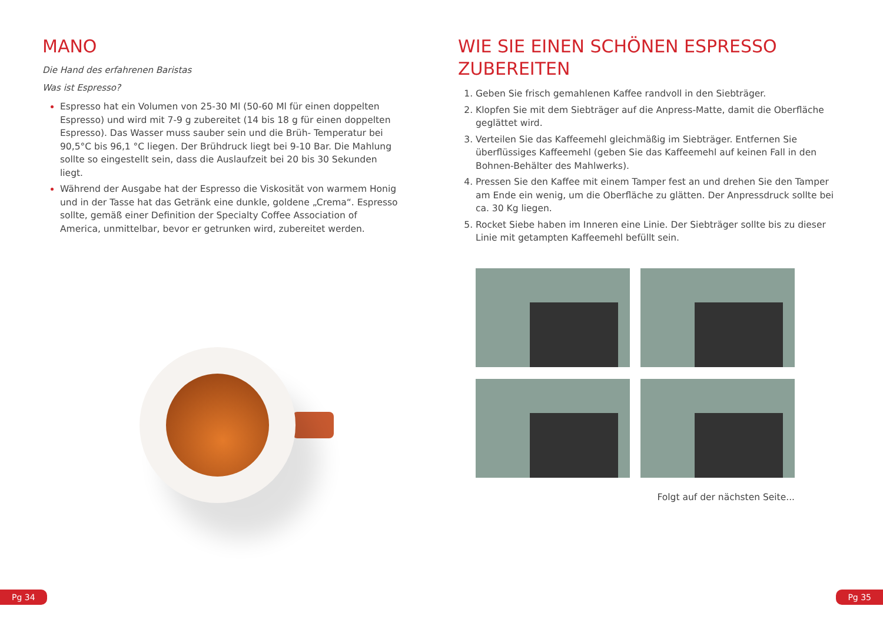MANO
Die Hand des erfahrenen Baristas
Was ist Espresso?
Espresso hat ein Volumen von 25-30 Ml (50-60 Ml für einen doppelten Espresso) und wird mit 7-9 g zubereitet (14 bis 18 g für einen doppelten Espresso). Das Wasser muss sauber sein und die Brüh- Temperatur bei 90,5°C bis 96,1 °C liegen. Der Brühdruck liegt bei 9-10 Bar. Die Mahlung sollte so eingestellt sein, dass die Auslaufzeit bei 20 bis 30 Sekunden liegt.
Während der Ausgabe hat der Espresso die Viskosität von warmem Honig und in der Tasse hat das Getränk eine dunkle, goldene „Crema“. Espresso sollte, gemäß einer Definition der Specialty Coffee Association of America, unmittelbar, bevor er getrunken wird, zubereitet werden.
WIE SIE EINEN SCHÖNEN ESPRESSO ZUBEREITEN
Geben Sie frisch gemahlenen Kaffee randvoll in den Siebträger.
Klopfen Sie mit dem Siebträger auf die Anpress-Matte, damit die Oberfläche geglättet wird.
Verteilen Sie das Kaffeemehl gleichmäßig im Siebträger. Entfernen Sie überflüssiges Kaffeemehl (geben Sie das Kaffeemehl auf keinen Fall in den Bohnen-Behälter des Mahlwerks).
Pressen Sie den Kaffee mit einem Tamper fest an und drehen Sie den Tamper am Ende ein wenig, um die Oberfläche zu glätten. Der Anpressdruck sollte bei ca. 30 Kg liegen.
Rocket Siebe haben im Inneren eine Linie. Der Siebträger sollte bis zu dieser Linie mit getampten Kaffeemehl befüllt sein.
Folgt auf der nächsten Seite...
Pg 34 Pg 35